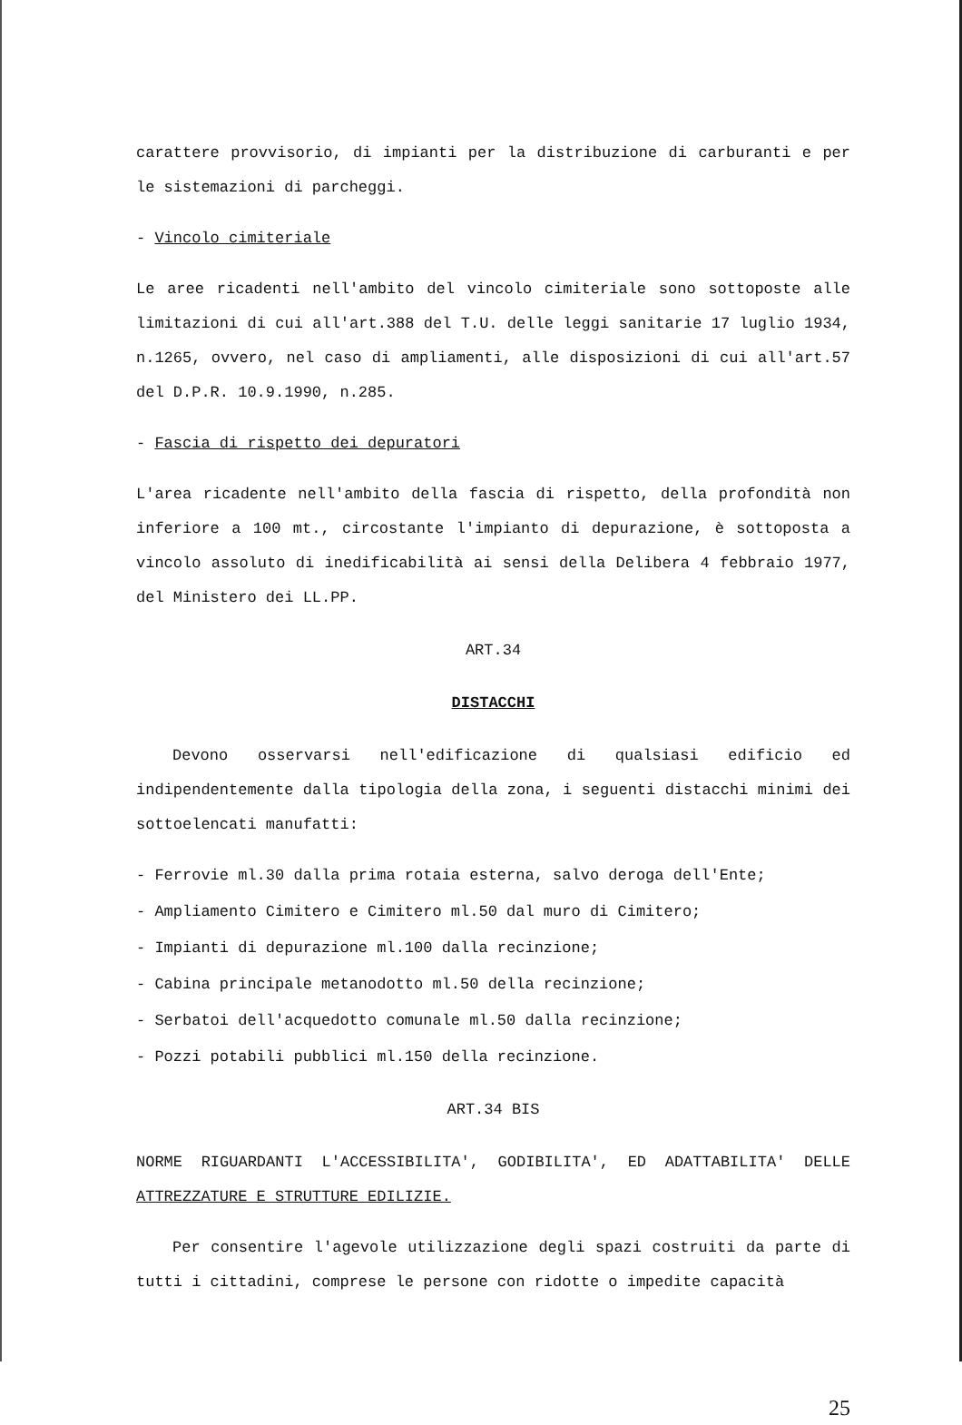carattere provvisorio, di impianti per la distribuzione di carburanti e per le sistemazioni di parcheggi.
- Vincolo cimiteriale
Le aree ricadenti nell'ambito del vincolo cimiteriale sono sottoposte alle limitazioni di cui all'art.388 del T.U. delle leggi sanitarie 17 luglio 1934, n.1265, ovvero, nel caso di ampliamenti, alle disposizioni di cui all'art.57 del D.P.R. 10.9.1990, n.285.
- Fascia di rispetto dei depuratori
L'area ricadente nell'ambito della fascia di rispetto, della profondità non inferiore a 100 mt., circostante l'impianto di depurazione, è sottoposta a vincolo assoluto di inedificabilità ai sensi della Delibera 4 febbraio 1977, del Ministero dei LL.PP.
ART.34
DISTACCHI
Devono osservarsi nell'edificazione di qualsiasi edificio ed indipendentemente dalla tipologia della zona, i seguenti distacchi minimi dei sottoelencati manufatti:
- Ferrovie ml.30 dalla prima rotaia esterna, salvo deroga dell'Ente;
- Ampliamento Cimitero e Cimitero ml.50 dal muro di Cimitero;
- Impianti di depurazione ml.100 dalla recinzione;
- Cabina principale metanodotto ml.50 della recinzione;
- Serbatoi dell'acquedotto comunale ml.50 dalla recinzione;
- Pozzi potabili pubblici ml.150 della recinzione.
ART.34 BIS
NORME RIGUARDANTI L'ACCESSIBILITA', GODIBILITA', ED ADATTABILITA' DELLE ATTREZZATURE E STRUTTURE EDILIZIE.
Per consentire l'agevole utilizzazione degli spazi costruiti da parte di tutti i cittadini, comprese le persone con ridotte o impedite capacità
25